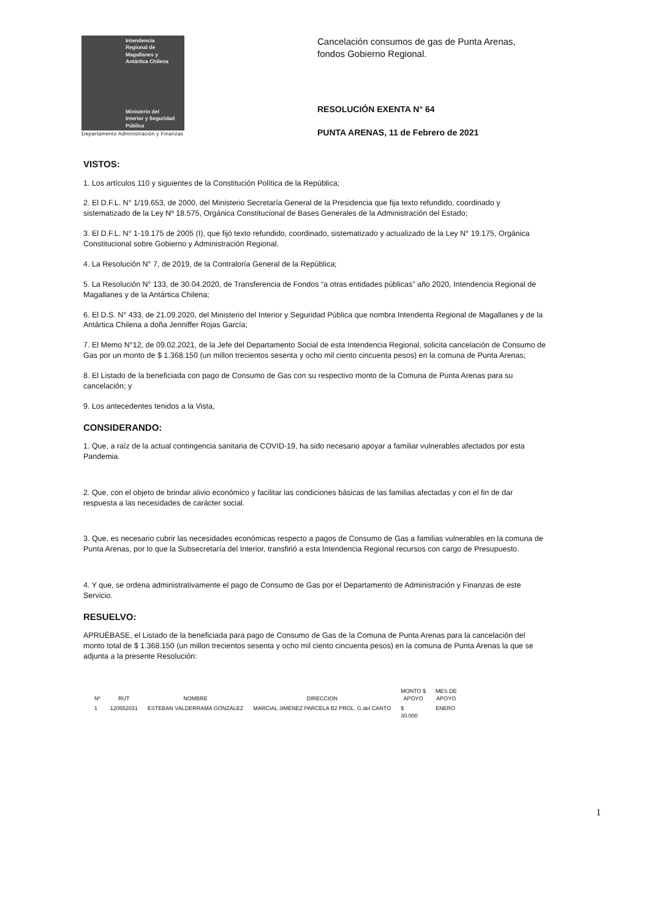Intendencia
Regional de
Magallanes y
Antártica Chilena
Ministerio del
Interior y Seguridad
Pública
Departamento Administración y Finanzas
Cancelación consumos de gas de Punta Arenas,
fondos Gobierno Regional.
RESOLUCIÓN EXENTA N° 64
PUNTA ARENAS, 11 de Febrero de 2021
VISTOS:
1. Los artículos 110 y siguientes de la Constitución Política de la República;
2. El D.F.L. N° 1/19.653, de 2000, del Ministerio Secretaría General de la Presidencia que fija texto refundido, coordinado y sistematizado de la Ley Nº 18.575, Orgánica Constitucional de Bases Generales de la Administración del Estado;
3. El D.F.L. N° 1-19.175 de 2005 (I), que fijó texto refundido, coordinado, sistematizado y actualizado de la Ley N° 19.175, Orgánica Constitucional sobre Gobierno y Administración Regional.
4. La Resolución N° 7, de 2019, de la Contraloría General de la República;
5. La Resolución N° 133, de 30.04.2020, de Transferencia de Fondos “a otras entidades públicas” año 2020, Intendencia Regional de Magallanes y de la Antártica Chilena;
6. El D.S. N° 433, de 21.09.2020, del Ministerio del Interior y Seguridad Pública que nombra Intendenta Regional de Magallanes y de la Antártica Chilena a doña Jenniffer Rojas García;
7. El Memo N°12, de 09.02.2021, de la Jefe del Departamento Social de esta Intendencia Regional, solicita cancelación de Consumo de Gas por un monto de $ 1.368.150 (un millon trecientos sesenta y ocho mil ciento cincuenta pesos) en la comuna de Punta Arenas;
8. El Listado de la beneficiada con pago de Consumo de Gas con su respectivo monto de la Comuna de Punta Arenas para su cancelación; y
9. Los antecedentes tenidos a la Vista,
CONSIDERANDO:
1. Que, a raíz de la actual contingencia sanitaria de COVID-19, ha sido necesario apoyar a familiar vulnerables afectados por esta Pandemia.
2. Que, con el objeto de brindar alivio económico y facilitar las condiciones básicas de las familias afectadas y con el fin de dar respuesta a las necesidades de carácter social.
3. Que, es necesario cubrir las necesidades económicas respecto a pagos de Consumo de Gas a familias vulnerables en la comuna de Punta Arenas, por lo que la Subsecretaría del Interior, transfirió a esta Intendencia Regional recursos con cargo de Presupuesto.
4. Y que, se ordena administrativamente el pago de Consumo de Gas por el Departamento de Administración y Finanzas de este Servicio.
RESUELVO:
APRUÉBASE, el Listado de la beneficiada para pago de Consumo de Gas de la Comuna de Punta Arenas para la cancelación del monto total de $ 1.368.150 (un millon trecientos sesenta y ocho mil ciento cincuenta pesos) en la comuna de Punta Arenas la que se adjunta a la presente Resolución:
| Nº | RUT | NOMBRE | DIRECCION | MONTO $ APOYO | MES DE APOYO |
| --- | --- | --- | --- | --- | --- |
| 1 | 120552031 | ESTEBAN VALDERRAMA GONZALEZ | MARCIAL JIMENEZ PARCELA B2 PROL. G.del CANTO | $ 30.000 | ENERO |
1